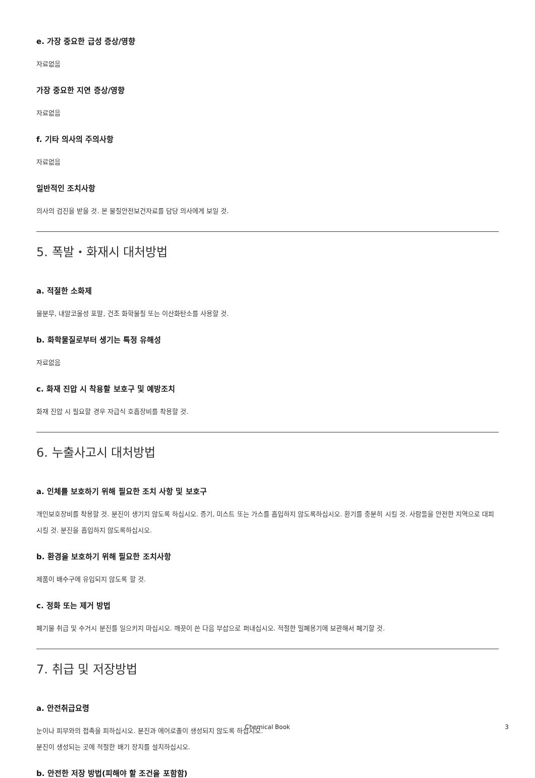e. 가장 중요한 급성 증상/영향
자료없음
가장 중요한 지연 증상/영향
자료없음
f. 기타 의사의 주의사항
자료없음
일반적인 조치사항
의사의 검진을 받을 것. 본 물질안전보건자료를 담당 의사에게 보일 것.
5. 폭발・화재시 대처방법
a. 적절한 소화제
물분무, 내알코올성 포말, 건조 화학물질 또는 이산화탄소를 사용할 것.
b. 화학물질로부터 생기는 특정 유해성
자료없음
c. 화재 진압 시 착용할 보호구 및 예방조치
화재 진압 시 필요할 경우 자급식 호흡장비를 착용할 것.
6. 누출사고시 대처방법
a. 인체를 보호하기 위해 필요한 조치 사항 및 보호구
개인보호장비를 착용할 것. 분진이 생기지 않도록 하십시오. 증기, 미스트 또는 가스를 흡입하지 않도록하십시오. 환기를 충분히 시킬 것. 사람들을 안전한 지역으로 대피시킬 것. 분진을 흡입하지 않도록하십시오.
b. 환경을 보호하기 위해 필요한 조치사항
제품이 배수구에 유입되지 않도록 할 것.
c. 정화 또는 제거 방법
폐기물 취급 및 수거시 분진를 일으키지 마십시오. 깨끗이 쓴 다음 부삽으로 퍼내십시오. 적절한 밀폐용기에 보관해서 폐기할 것.
7. 취급 및 저장방법
a. 안전취급요령
눈이나 피부와의 접촉을 피하십시오. 분진과 에어로졸이 생성되지 않도록 하십시오.
분진이 생성되는 곳에 적절한 배기 장치를 설치하십시오.
b. 안전한 저장 방법(피해야 할 조건을 포함함)
Chemical Book 3